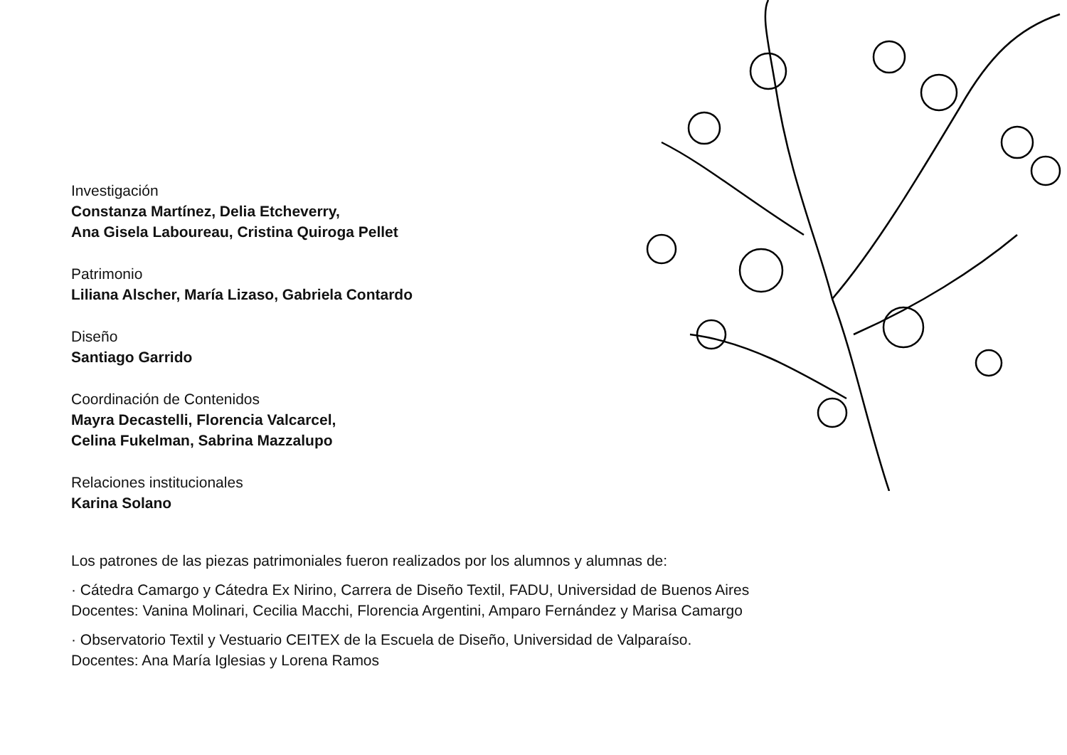Investigación
Constanza Martínez, Delia Etcheverry,
Ana Gisela Laboureau, Cristina Quiroga Pellet
Patrimonio
Liliana Alscher, María Lizaso, Gabriela Contardo
Diseño
Santiago Garrido
Coordinación de Contenidos
Mayra Decastelli, Florencia Valcarcel,
Celina Fukelman, Sabrina Mazzalupo
Relaciones institucionales
Karina Solano
Los patrones de las piezas patrimoniales fueron realizados por los alumnos y alumnas de:
· Cátedra Camargo y Cátedra Ex Nirino, Carrera de Diseño Textil, FADU, Universidad de Buenos Aires
Docentes: Vanina Molinari, Cecilia Macchi, Florencia Argentini, Amparo Fernández y Marisa Camargo
· Observatorio Textil y Vestuario CEITEX de la Escuela de Diseño, Universidad de Valparaíso.
Docentes: Ana María Iglesias y Lorena Ramos